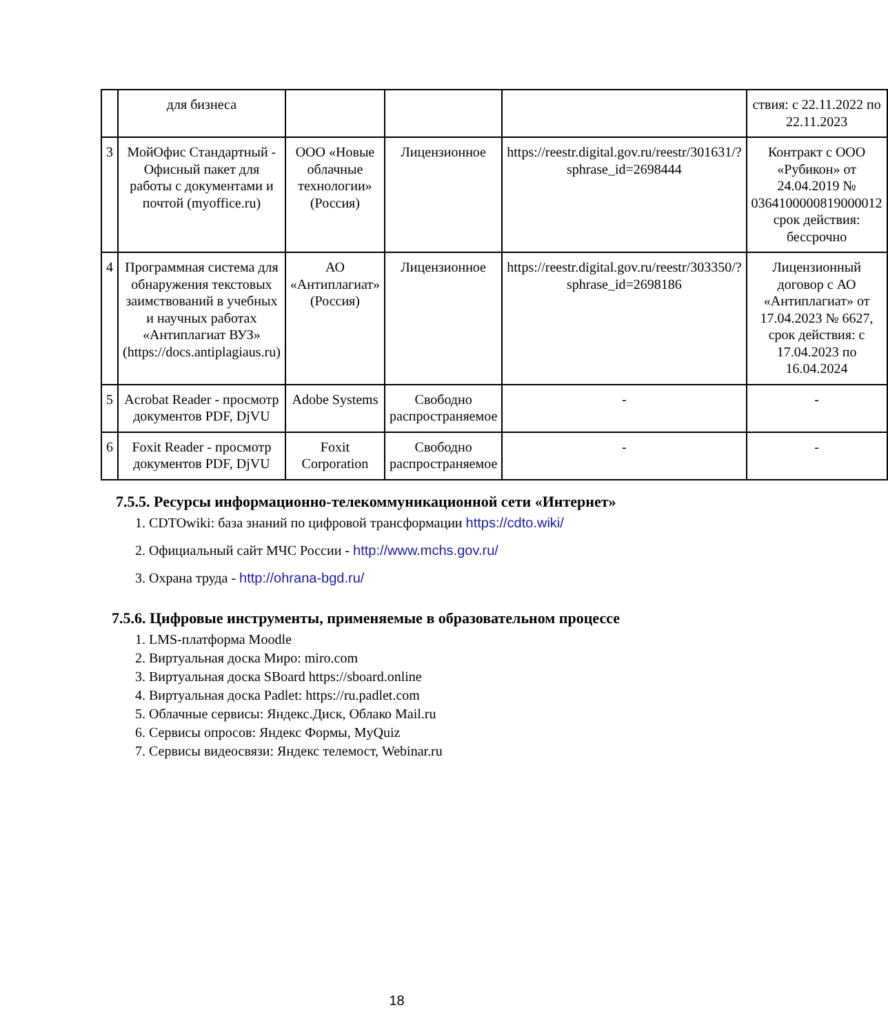| | для бизнеса | | | | ствия: с 22.11.2022 по 22.11.2023 |
| 3 | МойОфис Стандартный - Офисный пакет для работы с документами и почтой (myoffice.ru) | ООО «Новые облачные технологии» (Россия) | Лицензионное | https://reestr.digital.gov.ru/reestr/301631/?sphrase_id=2698444 | Контракт с ООО «Рубикон» от 24.04.2019 № 0364100000819000012 срок действия: бессрочно |
| 4 | Программная система для обнаружения текстовых заимствований в учебных и научных работах «Антиплагиат ВУЗ» (https://docs.antiplagiaus.ru) | АО «Антиплагиат» (Россия) | Лицензионное | https://reestr.digital.gov.ru/reestr/303350/?sphrase_id=2698186 | Лицензионный договор с АО «Антиплагиат» от 17.04.2023 № 6627, срок действия: с 17.04.2023 по 16.04.2024 |
| 5 | Acrobat Reader - просмотр документов PDF, DjVU | Adobe Systems | Свободно распространяемое | - | - |
| 6 | Foxit Reader - просмотр документов PDF, DjVU | Foxit Corporation | Свободно распространяемое | - | - |
7.5.5. Ресурсы информационно-телекоммуникационной сети «Интернет»
1. CDTOwiki: база знаний по цифровой трансформации https://cdto.wiki/
2. Официальный сайт МЧС России - http://www.mchs.gov.ru/
3. Охрана труда - http://ohrana-bgd.ru/
7.5.6. Цифровые инструменты, применяемые в образовательном процессе
1. LMS-платформа Moodle
2. Виртуальная доска Миро: miro.com
3. Виртуальная доска SBoard https://sboard.online
4. Виртуальная доска Padlet: https://ru.padlet.com
5. Облачные сервисы: Яндекс.Диск, Облако Mail.ru
6. Сервисы опросов: Яндекс Формы, MyQuiz
7. Сервисы видеосвязи: Яндекс телемост, Webinar.ru
18